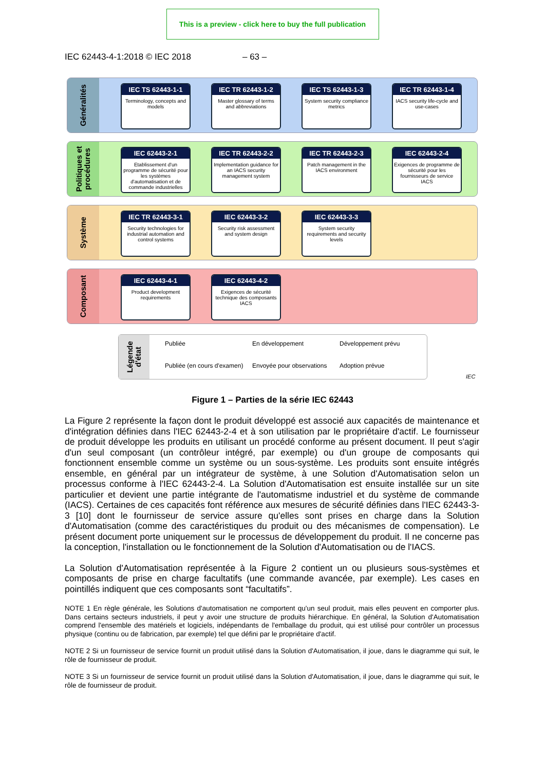This is a preview - click here to buy the full publication
IEC 62443-4-1:2018 © IEC 2018 – 63 –
Généralités
IEC TS 62443-1-1
Terminology, concepts and models
IEC TR 62443-1-2
Master glossary of terms and abbreviations
IEC TS 62443-1-3
System security compliance metrics
IEC TR 62443-1-4
IACS security life-cycle and use-cases
Politiques et
procédures
IEC 62443-2-1
Etablissement d'un programme de sécurité pour les systèmes d'automatisation et de commande industrielles
IEC TR 62443-2-2
Implementation guidance for an IACS security management system
IEC TR 62443-2-3
Patch management in the IACS environment
IEC 62443-2-4
Exigences de programme de sécurité pour les fournisseurs de service IACS
Système
IEC TR 62443-3-1
Security technologies for industrial automation and control systems
IEC 62443-3-2
Security risk assessment and system design
IEC 62443-3-3
System security requirements and security levels
Composant
IEC 62443-4-1
Product development requirements
IEC 62443-4-2
Exigences de sécurité technique des composants IACS
Légende
d'état
Publiée En développement Développement prévu Publiée (en cours d'examen) Envoyée pour observations Adoption prévue
IEC
Figure 1 – Parties de la série IEC 62443
La Figure 2 représente la façon dont le produit développé est associé aux capacités de maintenance et d'intégration définies dans l'IEC 62443-2-4 et à son utilisation par le propriétaire d'actif. Le fournisseur de produit développe les produits en utilisant un procédé conforme au présent document. Il peut s'agir d'un seul composant (un contrôleur intégré, par exemple) ou d'un groupe de composants qui fonctionnent ensemble comme un système ou un sous-système. Les produits sont ensuite intégrés ensemble, en général par un intégrateur de système, à une Solution d'Automatisation selon un processus conforme à l'IEC 62443-2-4. La Solution d'Automatisation est ensuite installée sur un site particulier et devient une partie intégrante de l'automatisme industriel et du système de commande (IACS). Certaines de ces capacités font référence aux mesures de sécurité définies dans l'IEC 62443-3-3 [10] dont le fournisseur de service assure qu'elles sont prises en charge dans la Solution d'Automatisation (comme des caractéristiques du produit ou des mécanismes de compensation). Le présent document porte uniquement sur le processus de développement du produit. Il ne concerne pas la conception, l'installation ou le fonctionnement de la Solution d'Automatisation ou de l'IACS.
La Solution d'Automatisation représentée à la Figure 2 contient un ou plusieurs sous-systèmes et composants de prise en charge facultatifs (une commande avancée, par exemple). Les cases en pointillés indiquent que ces composants sont “facultatifs”.
NOTE 1 En règle générale, les Solutions d'automatisation ne comportent qu'un seul produit, mais elles peuvent en comporter plus. Dans certains secteurs industriels, il peut y avoir une structure de produits hiérarchique. En général, la Solution d'Automatisation comprend l'ensemble des matériels et logiciels, indépendants de l'emballage du produit, qui est utilisé pour contrôler un processus physique (continu ou de fabrication, par exemple) tel que défini par le propriétaire d'actif.
NOTE 2 Si un fournisseur de service fournit un produit utilisé dans la Solution d'Automatisation, il joue, dans le diagramme qui suit, le rôle de fournisseur de produit.
NOTE 3 Si un fournisseur de service fournit un produit utilisé dans la Solution d'Automatisation, il joue, dans le diagramme qui suit, le rôle de fournisseur de produit.